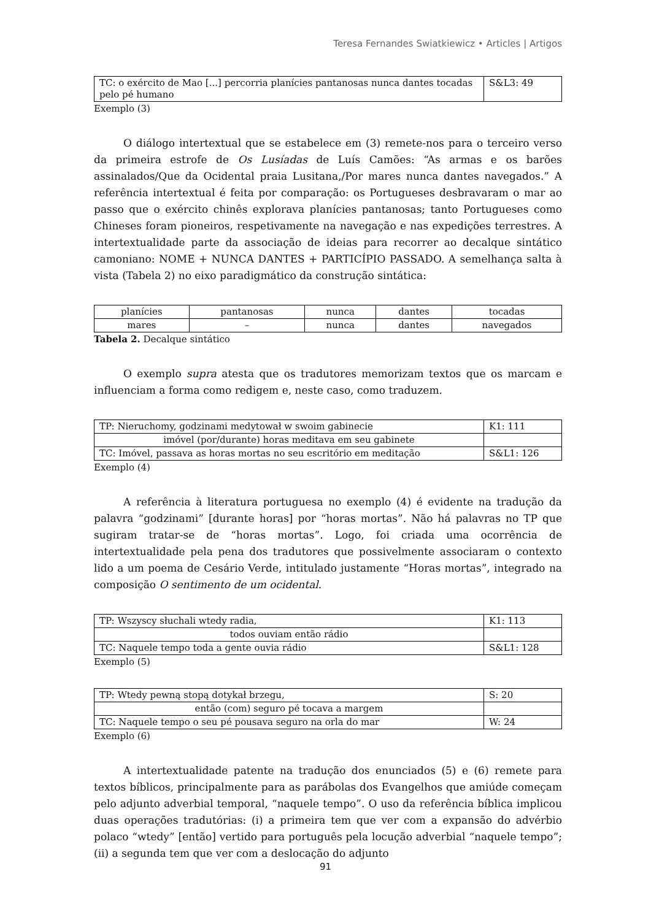Teresa Fernandes Swiatkiewicz • Articles | Artigos
| TC: o exército de Mao [...] percorria planícies pantanosas nunca dantes tocadas pelo pé humano | S&L3: 49 |
Exemplo (3)
O diálogo intertextual que se estabelece em (3) remete-nos para o terceiro verso da primeira estrofe de Os Lusíadas de Luís Camões: “As armas e os barões assinalados/Que da Ocidental praia Lusitana,/Por mares nunca dantes navegados.” A referência intertextual é feita por comparação: os Portugueses desbravaram o mar ao passo que o exército chinês explorava planícies pantanosas; tanto Portugueses como Chineses foram pioneiros, respetivamente na navegação e nas expedições terrestres. A intertextualidade parte da associação de ideias para recorrer ao decalque sintático camoniano: NOME + NUNCA DANTES + PARTICÍPIO PASSADO. A semelhança salta à vista (Tabela 2) no eixo paradigmático da construção sintática:
| planícies | pantanosas | nunca | dantes | tocadas |
| mares | – | nunca | dantes | navegados |
Tabela 2. Decalque sintático
O exemplo supra atesta que os tradutores memorizam textos que os marcam e influenciam a forma como redigem e, neste caso, como traduzem.
| TP: Nieruchomy, godzinami medytował w swoim gabinecie | K1: 111 |
| imóvel (por/durante) horas meditava em seu gabinete | |
| TC: Imóvel, passava as horas mortas no seu escritório em meditação | S&L1: 126 |
Exemplo (4)
A referência à literatura portuguesa no exemplo (4) é evidente na tradução da palavra “godzinami” [durante horas] por “horas mortas”. Não há palavras no TP que sugiram tratar-se de “horas mortas”. Logo, foi criada uma ocorrência de intertextualidade pela pena dos tradutores que possivelmente associaram o contexto lido a um poema de Cesário Verde, intitulado justamente “Horas mortas”, integrado na composição O sentimento de um ocidental.
| TP: Wszyscy słuchali wtedy radia, | K1: 113 |
| todos ouviam então rádio | |
| TC: Naquele tempo toda a gente ouvia rádio | S&L1: 128 |
Exemplo (5)
| TP: Wtedy pewną stopą dotykał brzegu, | S: 20 |
| então (com) seguro pé tocava a margem | |
| TC: Naquele tempo o seu pé pousava seguro na orla do mar | W: 24 |
Exemplo (6)
A intertextualidade patente na tradução dos enunciados (5) e (6) remete para textos bíblicos, principalmente para as parábolas dos Evangelhos que amiúde começam pelo adjunto adverbial temporal, “naquele tempo”. O uso da referência bíblica implicou duas operações tradutórias: (i) a primeira tem que ver com a expansão do advérbio polaco “wtedy” [então] vertido para português pela locução adverbial “naquele tempo”; (ii) a segunda tem que ver com a deslocação do adjunto
91